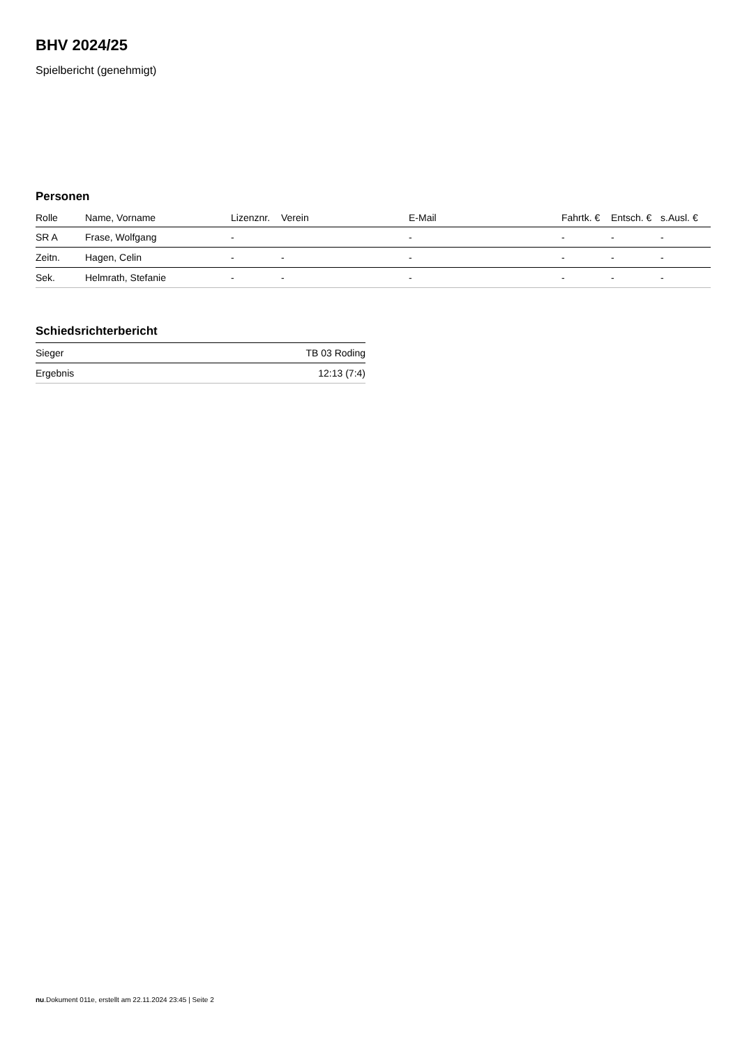BHV 2024/25
Spielbericht (genehmigt)
Personen
| Rolle | Name, Vorname | Lizenznr. | Verein | E-Mail | Fahrtk. € | Entsch. € | s.Ausl. € |
| --- | --- | --- | --- | --- | --- | --- | --- |
| SR A | Frase, Wolfgang | - | | - | - | - | - |
| Zeitn. | Hagen, Celin | - | - | - | - | - | - |
| Sek. | Helmrath, Stefanie | - | - | - | - | - | - |
Schiedsrichterbericht
| Sieger | TB 03 Roding |
| Ergebnis | 12:13 (7:4) |
nu.Dokument 011e, erstellt am 22.11.2024 23:45 | Seite 2